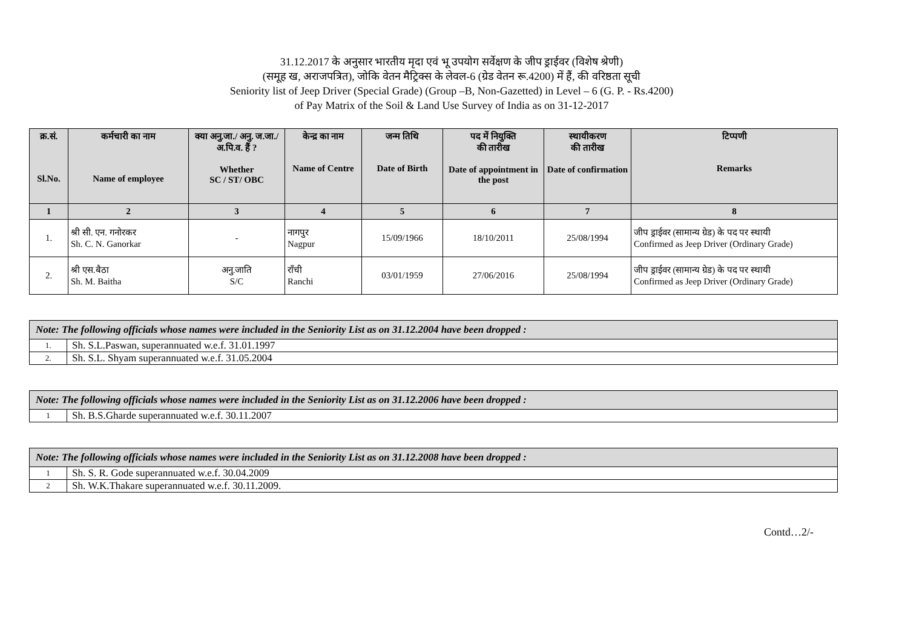31.12.2017 के अनुसार भारतीय मृदा एवं भू उपयोग सर्वेक्षण के जीप ड्राईवर (विशेष श्रेणी)
(समूह ख, अराजपत्रित), जोकि वेतन मैट्रिक्स के लेवल-6 (ग्रेड वेतन रू.4200) में हैं, की वरिष्ठता सूची
Seniority list of Jeep Driver (Special Grade) (Group –B, Non-Gazetted) in Level – 6 (G. P. - Rs.4200)
of Pay Matrix of the Soil & Land Use Survey of India as on 31-12-2017
| क्र.सं. Sl.No. | कर्मचारी का नाम Name of employee | क्या अनु.जा./ अनु. ज.जा./ अ.पि.व. हैं ? Whether SC / ST/ OBC | केन्द्र का नाम Name of Centre | जन्म तिथि Date of Birth | पद में नियुक्ति की तारीख Date of appointment in the post | स्थायीकरण की तारीख Date of confirmation | टिप्पणी Remarks |
| --- | --- | --- | --- | --- | --- | --- | --- |
| 1 | 2 | 3 | 4 | 5 | 6 | 7 | 8 |
| 1. | श्री सी. एन. गनोरकर Sh. C. N. Ganorkar | - | नागपुर Nagpur | 15/09/1966 | 18/10/2011 | 25/08/1994 | जीप ड्राईवर (सामान्य ग्रेड) के पद पर स्थायी Confirmed as Jeep Driver (Ordinary Grade) |
| 2. | श्री एस.बैठा Sh. M. Baitha | अनु.जाति S/C | राँची Ranchi | 03/01/1959 | 27/06/2016 | 25/08/1994 | जीप ड्राईवर (सामान्य ग्रेड) के पद पर स्थायी Confirmed as Jeep Driver (Ordinary Grade) |
| Note: The following officials whose names were included in the Seniority List as on 31.12.2004 have been dropped : | |
| --- | --- |
| 1. | Sh. S.L.Paswan, superannuated w.e.f. 31.01.1997 |
| 2. | Sh. S.L. Shyam superannuated w.e.f. 31.05.2004 |
| Note: The following officials whose names were included in the Seniority List as on 31.12.2006 have been dropped : | |
| --- | --- |
| 1 | Sh. B.S.Gharde superannuated w.e.f. 30.11.2007 |
| Note: The following officials whose names were included in the Seniority List as on 31.12.2008 have been dropped : | |
| --- | --- |
| 1 | Sh. S. R. Gode superannuated w.e.f. 30.04.2009 |
| 2 | Sh. W.K.Thakare superannuated w.e.f. 30.11.2009. |
Contd…2/-